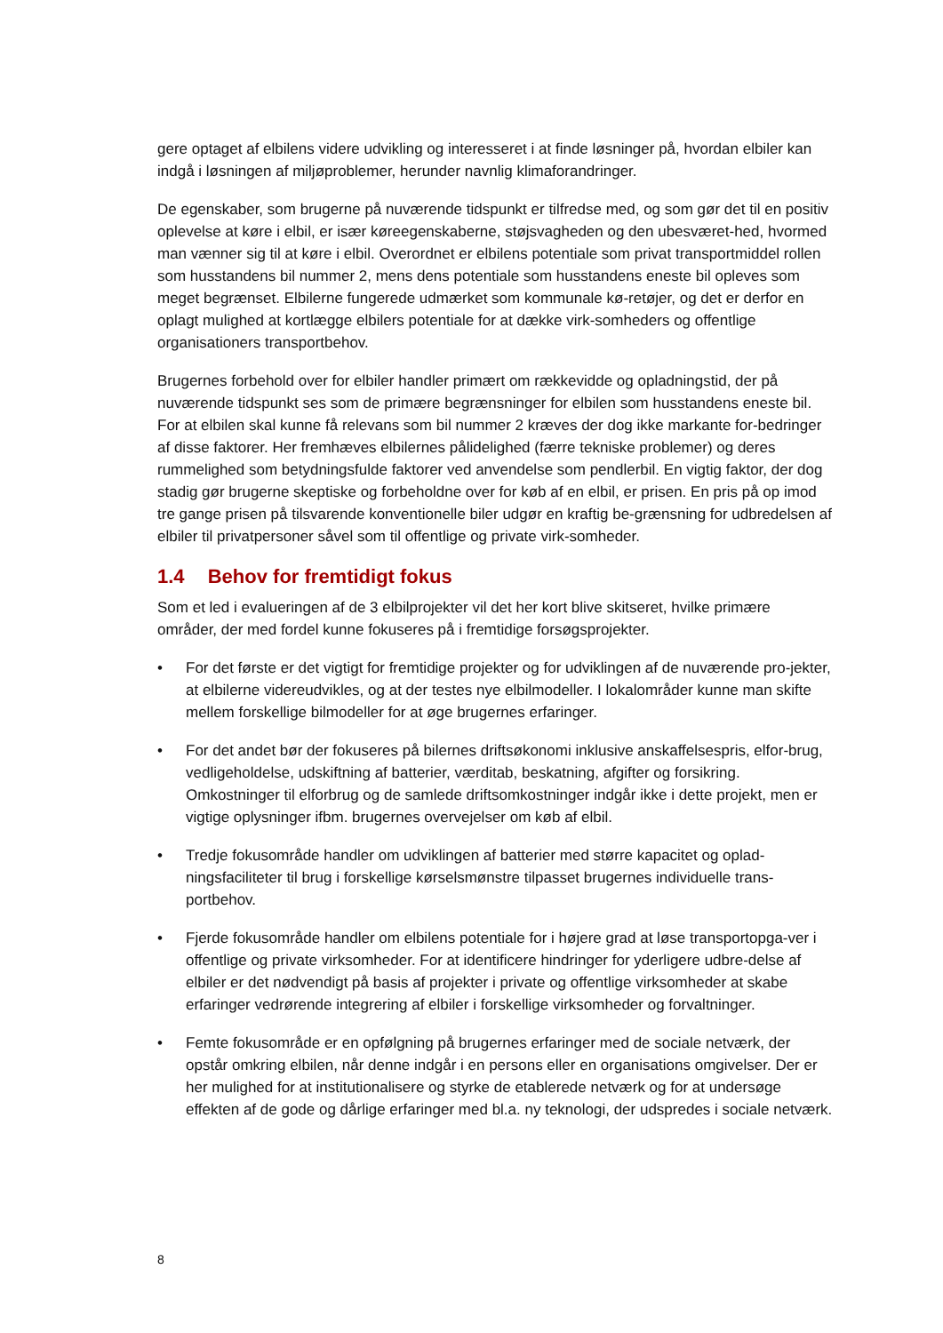gere optaget af elbilens videre udvikling og interesseret i at finde løsninger på, hvordan elbiler kan indgå i løsningen af miljøproblemer, herunder navnlig klimaforandringer.
De egenskaber, som brugerne på nuværende tidspunkt er tilfredse med, og som gør det til en positiv oplevelse at køre i elbil, er især køreegenskaberne, støjsvagheden og den ubesværet-hed, hvormed man vænner sig til at køre i elbil. Overordnet er elbilens potentiale som privat transportmiddel rollen som husstandens bil nummer 2, mens dens potentiale som husstandens eneste bil opleves som meget begrænset. Elbilerne fungerede udmærket som kommunale kø-retøjer, og det er derfor en oplagt mulighed at kortlægge elbilers potentiale for at dække virk-somheders og offentlige organisationers transportbehov.
Brugernes forbehold over for elbiler handler primært om rækkevidde og opladningstid, der på nuværende tidspunkt ses som de primære begrænsninger for elbilen som husstandens eneste bil. For at elbilen skal kunne få relevans som bil nummer 2 kræves der dog ikke markante for-bedringer af disse faktorer. Her fremhæves elbilernes pålidelighed (færre tekniske problemer) og deres rummelighed som betydningsfulde faktorer ved anvendelse som pendlerbil. En vigtig faktor, der dog stadig gør brugerne skeptiske og forbeholdne over for køb af en elbil, er prisen. En pris på op imod tre gange prisen på tilsvarende konventionelle biler udgør en kraftig be-grænsning for udbredelsen af elbiler til privatpersoner såvel som til offentlige og private virk-somheder.
1.4 Behov for fremtidigt fokus
Som et led i evalueringen af de 3 elbilprojekter vil det her kort blive skitseret, hvilke primære områder, der med fordel kunne fokuseres på i fremtidige forsøgsprojekter.
• For det første er det vigtigt for fremtidige projekter og for udviklingen af de nuværende pro-jekter, at elbilerne videreudvikles, og at der testes nye elbilmodeller. I lokalområder kunne man skifte mellem forskellige bilmodeller for at øge brugernes erfaringer.
• For det andet bør der fokuseres på bilernes driftsøkonomi inklusive anskaffelsespris, elfor-brug, vedligeholdelse, udskiftning af batterier, værditab, beskatning, afgifter og forsikring. Omkostninger til elforbrug og de samlede driftsomkostninger indgår ikke i dette projekt, men er vigtige oplysninger ifbm. brugernes overvejelser om køb af elbil.
• Tredje fokusområde handler om udviklingen af batterier med større kapacitet og oplad-ningsfaciliteter til brug i forskellige kørselsmønstre tilpasset brugernes individuelle trans-portbehov.
• Fjerde fokusområde handler om elbilens potentiale for i højere grad at løse transportopga-ver i offentlige og private virksomheder. For at identificere hindringer for yderligere udbre-delse af elbiler er det nødvendigt på basis af projekter i private og offentlige virksomheder at skabe erfaringer vedrørende integrering af elbiler i forskellige virksomheder og forvaltninger.
• Femte fokusområde er en opfølgning på brugernes erfaringer med de sociale netværk, der opstår omkring elbilen, når denne indgår i en persons eller en organisations omgivelser. Der er her mulighed for at institutionalisere og styrke de etablerede netværk og for at undersøge effekten af de gode og dårlige erfaringer med bl.a. ny teknologi, der udspredes i sociale netværk.
8